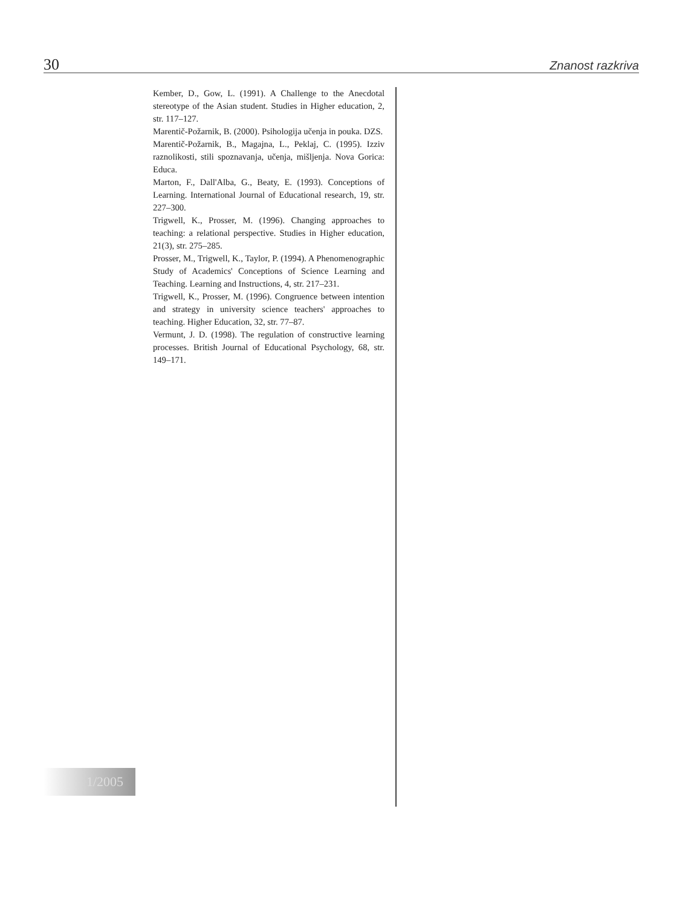30 Znanost razkriva
Kember, D., Gow, L. (1991). A Challenge to the Anecdotal stereotype of the Asian student. Studies in Higher education, 2, str. 117–127.
Marentič-Požarnik, B. (2000). Psihologija učenja in pouka. DZS.
Marentič-Požarnik, B., Magajna, L., Peklaj, C. (1995). Izziv raznolikosti, stili spoznavanja, učenja, mišljenja. Nova Gorica: Educa.
Marton, F., Dall'Alba, G., Beaty, E. (1993). Conceptions of Learning. International Journal of Educational research, 19, str. 227–300.
Trigwell, K., Prosser, M. (1996). Changing approaches to teaching: a relational perspective. Studies in Higher education, 21(3), str. 275–285.
Prosser, M., Trigwell, K., Taylor, P. (1994). A Phenomenographic Study of Academics' Conceptions of Science Learning and Teaching. Learning and Instructions, 4, str. 217–231.
Trigwell, K., Prosser, M. (1996). Congruence between intention and strategy in university science teachers' approaches to teaching. Higher Education, 32, str. 77–87.
Vermunt, J. D. (1998). The regulation of constructive learning processes. British Journal of Educational Psychology, 68, str. 149–171.
1/2005